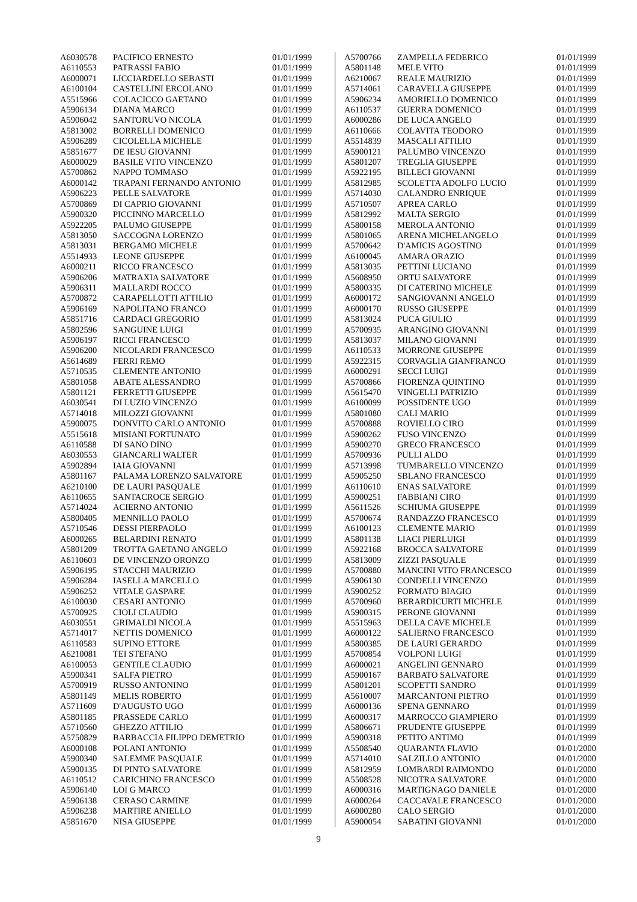| A6030578 | PACIFICO ERNESTO | 01/01/1999 |
| A6110553 | PATRASSI FABIO | 01/01/1999 |
| A6000071 | LICCIARDELLO SEBASTI | 01/01/1999 |
| A6100104 | CASTELLINI ERCOLANO | 01/01/1999 |
| A5515966 | COLACICCO GAETANO | 01/01/1999 |
| A5906134 | DIANA MARCO | 01/01/1999 |
| A5906042 | SANTORUVO NICOLA | 01/01/1999 |
| A5813002 | BORRELLI DOMENICO | 01/01/1999 |
| A5906289 | CICOLELLA MICHELE | 01/01/1999 |
| A5851677 | DE IESU GIOVANNI | 01/01/1999 |
| A6000029 | BASILE VITO VINCENZO | 01/01/1999 |
| A5700862 | NAPPO TOMMASO | 01/01/1999 |
| A6000142 | TRAPANI FERNANDO ANTONIO | 01/01/1999 |
| A5906223 | PELLE SALVATORE | 01/01/1999 |
| A5700869 | DI CAPRIO GIOVANNI | 01/01/1999 |
| A5900320 | PICCINNO MARCELLO | 01/01/1999 |
| A5922205 | PALUMO GIUSEPPE | 01/01/1999 |
| A5813050 | SACCOGNA LORENZO | 01/01/1999 |
| A5813031 | BERGAMO MICHELE | 01/01/1999 |
| A5514933 | LEONE GIUSEPPE | 01/01/1999 |
| A6000211 | RICCO FRANCESCO | 01/01/1999 |
| A5906206 | MATRAXIA SALVATORE | 01/01/1999 |
| A5906311 | MALLARDI ROCCO | 01/01/1999 |
| A5700872 | CARAPELLOTTI ATTILIO | 01/01/1999 |
| A5906169 | NAPOLITANO FRANCO | 01/01/1999 |
| A5851716 | CARDACI GREGORIO | 01/01/1999 |
| A5802596 | SANGUINE LUIGI | 01/01/1999 |
| A5906197 | RICCI FRANCESCO | 01/01/1999 |
| A5906200 | NICOLARDI FRANCESCO | 01/01/1999 |
| A5614689 | FERRI REMO | 01/01/1999 |
| A5710535 | CLEMENTE ANTONIO | 01/01/1999 |
| A5801058 | ABATE ALESSANDRO | 01/01/1999 |
| A5801121 | FERRETTI GIUSEPPE | 01/01/1999 |
| A6030541 | DI LUZIO VINCENZO | 01/01/1999 |
| A5714018 | MILOZZI GIOVANNI | 01/01/1999 |
| A5900075 | DONVITO CARLO ANTONIO | 01/01/1999 |
| A5515618 | MISIANI FORTUNATO | 01/01/1999 |
| A6110588 | DI SANO DINO | 01/01/1999 |
| A6030553 | GIANCARLI WALTER | 01/01/1999 |
| A5902894 | IAIA GIOVANNI | 01/01/1999 |
| A5801167 | PALAMA LORENZO SALVATORE | 01/01/1999 |
| A6210100 | DE LAURI PASQUALE | 01/01/1999 |
| A6110655 | SANTACROCE SERGIO | 01/01/1999 |
| A5714024 | ACIERNO ANTONIO | 01/01/1999 |
| A5800405 | MENNILLO PAOLO | 01/01/1999 |
| A5710546 | DESSI PIERPAOLO | 01/01/1999 |
| A6000265 | BELARDINI RENATO | 01/01/1999 |
| A5801209 | TROTTA GAETANO ANGELO | 01/01/1999 |
| A6110603 | DE VINCENZO ORONZO | 01/01/1999 |
| A5906195 | STACCHI MAURIZIO | 01/01/1999 |
| A5906284 | IASELLA MARCELLO | 01/01/1999 |
| A5906252 | VITALE GASPARE | 01/01/1999 |
| A6100030 | CESARI ANTONIO | 01/01/1999 |
| A5700925 | CIOLI CLAUDIO | 01/01/1999 |
| A6030551 | GRIMALDI NICOLA | 01/01/1999 |
| A5714017 | NETTIS DOMENICO | 01/01/1999 |
| A6110583 | SUPINO ETTORE | 01/01/1999 |
| A6210081 | TEI STEFANO | 01/01/1999 |
| A6100053 | GENTILE CLAUDIO | 01/01/1999 |
| A5900341 | SALFA PIETRO | 01/01/1999 |
| A5700919 | RUSSO ANTONINO | 01/01/1999 |
| A5801149 | MELIS ROBERTO | 01/01/1999 |
| A5711609 | D'AUGUSTO UGO | 01/01/1999 |
| A5801185 | PRASSEDE CARLO | 01/01/1999 |
| A5710560 | GHEZZO ATTILIO | 01/01/1999 |
| A5750829 | BARBACCIA FILIPPO DEMETRIO | 01/01/1999 |
| A6000108 | POLANI ANTONIO | 01/01/1999 |
| A5900340 | SALEMME PASQUALE | 01/01/1999 |
| A5900135 | DI PINTO SALVATORE | 01/01/1999 |
| A6110512 | CARICHINO FRANCESCO | 01/01/1999 |
| A5906140 | LOI G MARCO | 01/01/1999 |
| A5906138 | CERASO CARMINE | 01/01/1999 |
| A5906238 | MARTIRE ANIELLO | 01/01/1999 |
| A5851670 | NISA GIUSEPPE | 01/01/1999 |
| A5700766 | ZAMPELLA FEDERICO | 01/01/1999 |
| A5801148 | MELE VITO | 01/01/1999 |
| A6210067 | REALE MAURIZIO | 01/01/1999 |
| A5714061 | CARAVELLA GIUSEPPE | 01/01/1999 |
| A5906234 | AMORIELLO DOMENICO | 01/01/1999 |
| A6110537 | GUERRA DOMENICO | 01/01/1999 |
| A6000286 | DE LUCA ANGELO | 01/01/1999 |
| A6110666 | COLAVITA TEODORO | 01/01/1999 |
| A5514839 | MASCALI ATTILIO | 01/01/1999 |
| A5900121 | PALUMBO VINCENZO | 01/01/1999 |
| A5801207 | TREGLIA GIUSEPPE | 01/01/1999 |
| A5922195 | BILLECI GIOVANNI | 01/01/1999 |
| A5812985 | SCOLETTA ADOLFO LUCIO | 01/01/1999 |
| A5714030 | CALANDRO ENRIQUE | 01/01/1999 |
| A5710507 | APREA CARLO | 01/01/1999 |
| A5812992 | MALTA SERGIO | 01/01/1999 |
| A5800158 | MEROLA ANTONIO | 01/01/1999 |
| A5801065 | ARENA MICHELANGELO | 01/01/1999 |
| A5700642 | D'AMICIS AGOSTINO | 01/01/1999 |
| A6100045 | AMARA ORAZIO | 01/01/1999 |
| A5813035 | PETTINI LUCIANO | 01/01/1999 |
| A5608950 | ORTU SALVATORE | 01/01/1999 |
| A5800335 | DI CATERINO MICHELE | 01/01/1999 |
| A6000172 | SANGIOVANNI ANGELO | 01/01/1999 |
| A6000170 | RUSSO GIUSEPPE | 01/01/1999 |
| A5813024 | PUCA GIULIO | 01/01/1999 |
| A5700935 | ARANGINO GIOVANNI | 01/01/1999 |
| A5813037 | MILANO GIOVANNI | 01/01/1999 |
| A6110533 | MORRONE GIUSEPPE | 01/01/1999 |
| A5922315 | CORVAGLIA GIANFRANCO | 01/01/1999 |
| A6000291 | SECCI LUIGI | 01/01/1999 |
| A5700866 | FIORENZA QUINTINO | 01/01/1999 |
| A5615470 | VINGELLI PATRIZIO | 01/01/1999 |
| A6100099 | POSSIDENTE UGO | 01/01/1999 |
| A5801080 | CALI MARIO | 01/01/1999 |
| A5700888 | ROVIELLO CIRO | 01/01/1999 |
| A5900262 | FUSO VINCENZO | 01/01/1999 |
| A5900270 | GRECO FRANCESCO | 01/01/1999 |
| A5700936 | PULLI ALDO | 01/01/1999 |
| A5713998 | TUMBARELLO VINCENZO | 01/01/1999 |
| A5905250 | SBLANO FRANCESCO | 01/01/1999 |
| A6110610 | ENAS SALVATORE | 01/01/1999 |
| A5900251 | FABBIANI CIRO | 01/01/1999 |
| A5611526 | SCHIUMA GIUSEPPE | 01/01/1999 |
| A5700674 | RANDAZZO FRANCESCO | 01/01/1999 |
| A6100123 | CLEMENTE MARIO | 01/01/1999 |
| A5801138 | LIACI PIERLUIGI | 01/01/1999 |
| A5922168 | BROCCA SALVATORE | 01/01/1999 |
| A5813009 | ZIZZI PASQUALE | 01/01/1999 |
| A5700880 | MANCINI VITO FRANCESCO | 01/01/1999 |
| A5906130 | CONDELLI VINCENZO | 01/01/1999 |
| A5900252 | FORMATO BIAGIO | 01/01/1999 |
| A5700960 | BERARDICURTI MICHELE | 01/01/1999 |
| A5900315 | PERONE GIOVANNI | 01/01/1999 |
| A5515963 | DELLA CAVE MICHELE | 01/01/1999 |
| A6000122 | SALIERNO FRANCESCO | 01/01/1999 |
| A5800385 | DE LAURI GERARDO | 01/01/1999 |
| A5700854 | VOLPONI LUIGI | 01/01/1999 |
| A6000021 | ANGELINI GENNARO | 01/01/1999 |
| A5900167 | BARBATO SALVATORE | 01/01/1999 |
| A5801201 | SCOPETTI SANDRO | 01/01/1999 |
| A5610007 | MARCANTONI PIETRO | 01/01/1999 |
| A6000136 | SPENA GENNARO | 01/01/1999 |
| A6000317 | MARROCCO GIAMPIERO | 01/01/1999 |
| A5806671 | PRUDENTE GIUSEPPE | 01/01/1999 |
| A5900318 | PETITO ANTIMO | 01/01/1999 |
| A5508540 | QUARANTA FLAVIO | 01/01/2000 |
| A5714010 | SALZILLO ANTONIO | 01/01/2000 |
| A5812959 | LOMBARDI RAIMONDO | 01/01/2000 |
| A5508528 | NICOTRA SALVATORE | 01/01/2000 |
| A6000316 | MARTIGNAGO DANIELE | 01/01/2000 |
| A6000264 | CACCAVALE FRANCESCO | 01/01/2000 |
| A6000280 | CALO SERGIO | 01/01/2000 |
| A5900054 | SABATINI GIOVANNI | 01/01/2000 |
9